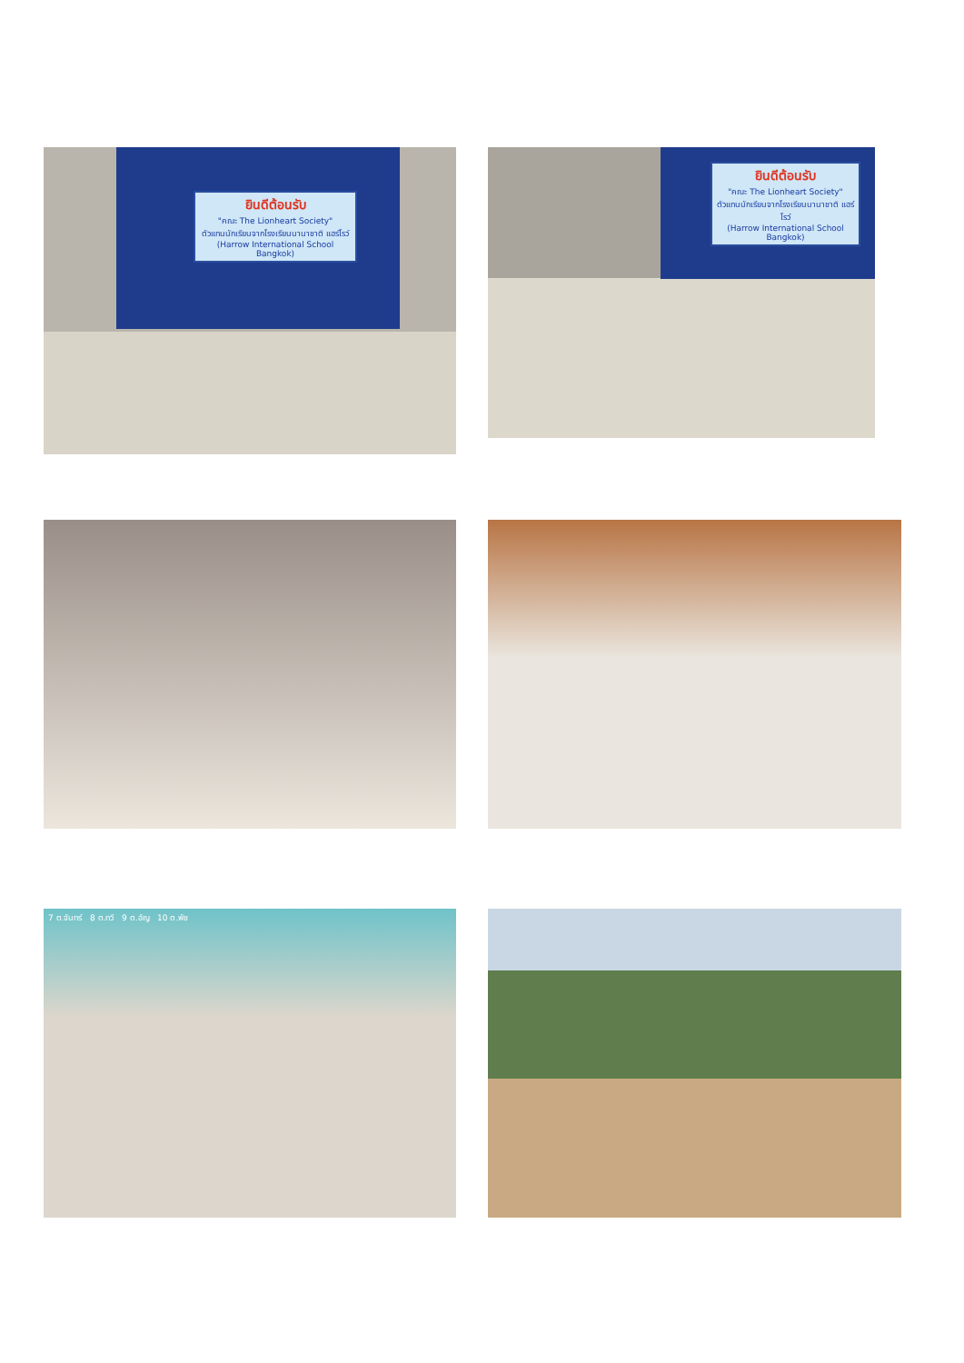ยินดีต้อนรับ
"คณะ The Lionheart Society"
ตัวแทนนักเรียนจากโรงเรียนนานาชาติ แฮร์โรว์
(Harrow International School Bangkok)
ยินดีต้อนรับ
"คณะ The Lionheart Society"
ตัวแทนนักเรียนจากโรงเรียนนานาชาติ แฮร์โรว์
(Harrow International School Bangkok)
7 ต.จันทร์ 8 ต.ทวี 9 ต.อัญ 10 ต.พัช